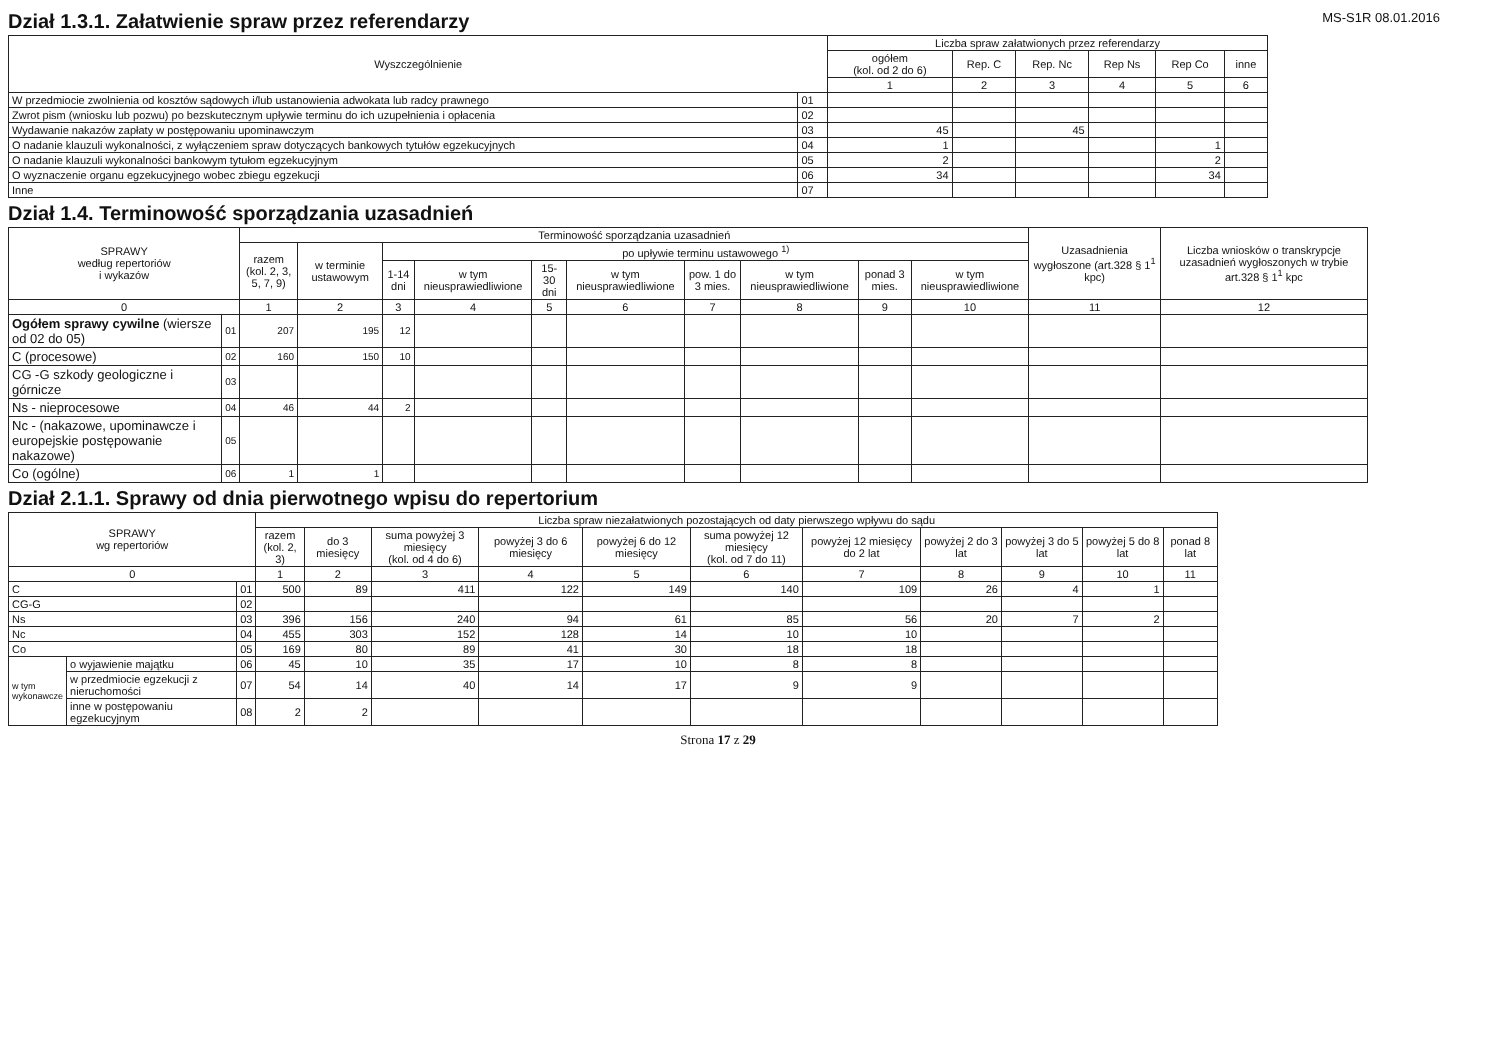MS-S1R 08.01.2016
Dział 1.3.1. Załatwienie spraw przez referendarzy
| Wyszczególnienie | | Liczba spraw załatwionych przez referendarzy | | | | | |
| --- | --- | --- | --- | --- | --- | --- | --- |
| | | ogółem (kol. od 2 do 6) | Rep. C | Rep. Nc | Rep Ns | Rep Co | inne |
| | | 1 | 2 | 3 | 4 | 5 | 6 |
| W przedmiocie zwolnienia od kosztów sądowych i/lub ustanowienia adwokata lub radcy prawnego | 01 | | | | | | |
| Zwrot pism (wniosku lub pozwu) po bezskutecznym upływie terminu do ich uzupełnienia i opłacenia | 02 | | | | | | |
| Wydawanie nakazów zapłaty w postępowaniu upominawczym | 03 | 45 | | 45 | | | |
| O nadanie klauzuli wykonalności, z wyłączeniem spraw dotyczących bankowych tytułów egzekucyjnych | 04 | 1 | | | | 1 | |
| O nadanie klauzuli wykonalności bankowym tytułom egzekucyjnym | 05 | 2 | | | | 2 | |
| O wyznaczenie organu egzekucyjnego wobec zbiegu egzekucji | 06 | 34 | | | | 34 | |
| Inne | 07 | | | | | | |
Dział 1.4. Terminowość sporządzania uzasadnień
| SPRAWY według repertoriów i wykazów | | Terminowość sporządzania uzasadnień | | | | | | | | | | Uzasadnienia wygłoszone (art.328 § 1<sup>1</sup> kpc) | Liczba wniosków o transkrypcje uzasadnień wygłoszonych w trybie art.328 § 1<sup>1</sup> kpc |
| --- | --- | --- | --- | --- | --- | --- | --- | --- | --- | --- | --- | --- | --- |
| | | razem (kol. 2, 3, 5, 7, 9) | w terminie ustawowym | po upływie terminu ustawowego <sup>1)</sup> | | | | | | | | | |
| | | | | 1-14 dni | w tym nieusprawiedliwione | 15-30 dni | w tym nieusprawiedliwione | pow. 1 do 3 mies. | w tym nieusprawiedliwione | ponad 3 mies. | w tym nieusprawiedliwione | | |
| 0 | | 1 | 2 | 3 | 4 | 5 | 6 | 7 | 8 | 9 | 10 | 11 | 12 |
| Ogółem sprawy cywilne (wiersze od 02 do 05) | 01 | 207 | 195 | 12 | | | | | | | | | |
| C (procesowe) | 02 | 160 | 150 | 10 | | | | | | | | | |
| CG -G szkody geologiczne i górnicze | 03 | | | | | | | | | | | | |
| Ns - nieprocesowe | 04 | 46 | 44 | 2 | | | | | | | | | |
| Nc - (nakazowe, upominawcze i europejskie postępowanie nakazowe) | 05 | | | | | | | | | | | | |
| Co (ogólne) | 06 | 1 | 1 | | | | | | | | | | |
Dział 2.1.1. Sprawy od dnia pierwotnego wpisu do repertorium
| SPRAWY wg repertoriów | | | Liczba spraw niezałatwionych pozostających od daty pierwszego wpływu do sądu | | | | | | | | | | |
| --- | --- | --- | --- | --- | --- | --- | --- | --- | --- | --- | --- | --- | --- |
| | | | razem (kol. 2, 3) | do 3 miesięcy | suma powyżej 3 miesięcy (kol. od 4 do 6) | powyżej 3 do 6 miesięcy | powyżej 6 do 12 miesięcy | suma powyżej 12 miesięcy (kol. od 7 do 11) | powyżej 12 miesięcy do 2 lat | powyżej 2 do 3 lat | powyżej 3 do 5 lat | powyżej 5 do 8 lat | ponad 8 lat |
| 0 | | | 1 | 2 | 3 | 4 | 5 | 6 | 7 | 8 | 9 | 10 | 11 |
| C | | 01 | 500 | 89 | 411 | 122 | 149 | 140 | 109 | 26 | 4 | 1 | |
| CG-G | | 02 | | | | | | | | | | | |
| Ns | | 03 | 396 | 156 | 240 | 94 | 61 | 85 | 56 | 20 | 7 | 2 | |
| Nc | | 04 | 455 | 303 | 152 | 128 | 14 | 10 | 10 | | | | |
| Co | | 05 | 169 | 80 | 89 | 41 | 30 | 18 | 18 | | | | |
| w tym wykonawcze | o wyjawienie majątku | 06 | 45 | 10 | 35 | 17 | 10 | 8 | 8 | | | | |
| | w przedmiocie egzekucji z nieruchomości | 07 | 54 | 14 | 40 | 14 | 17 | 9 | 9 | | | | |
| | inne w postępowaniu egzekucyjnym | 08 | 2 | 2 | | | | | | | | | |
Strona 17 z 29